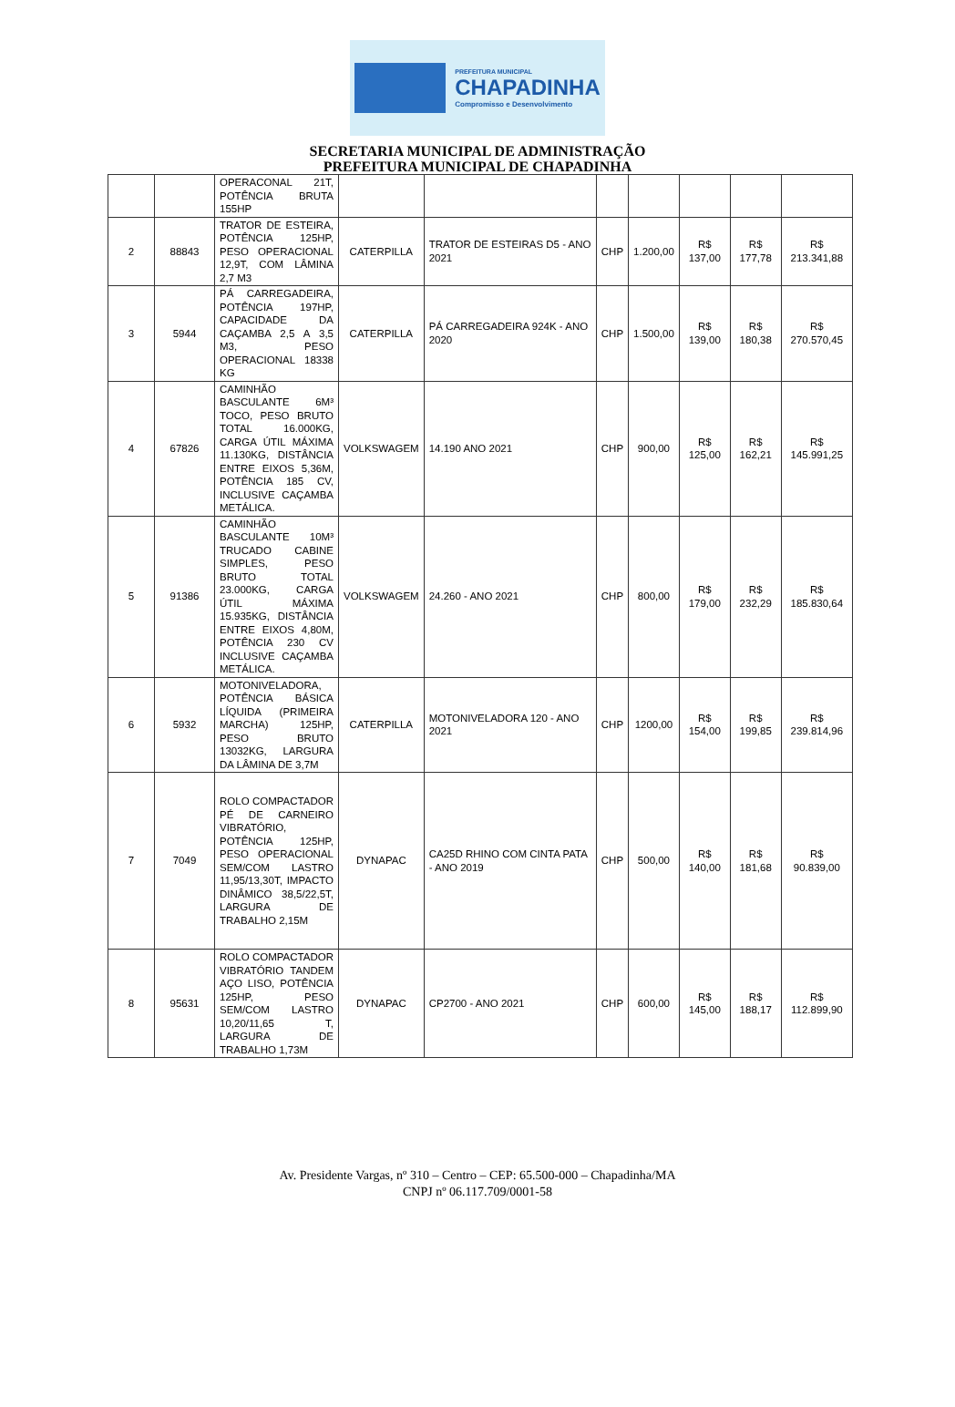PREFEITURA MUNICIPAL
CHAPADINHA
Compromisso e Desenvolvimento
SECRETARIA MUNICIPAL DE ADMINISTRAÇÃO
PREFEITURA MUNICIPAL DE CHAPADINHA
| | | OPERACONAL 21T, POTÊNCIA BRUTA 155HP | | | | | | | |
| 2 | 88843 | TRATOR DE ESTEIRA, POTÊNCIA 125HP, PESO OPERACIONAL 12,9T, COM LÂMINA 2,7 M3 | CATERPILLA | TRATOR DE ESTEIRAS D5 - ANO 2021 | CHP | 1.200,00 | R$ 137,00 | R$ 177,78 | R$ 213.341,88 |
| 3 | 5944 | PÁ CARREGADEIRA, POTÊNCIA 197HP, CAPACIDADE DA CAÇAMBA 2,5 A 3,5 M3, PESO OPERACIONAL 18338 KG | CATERPILLA | PÁ CARREGADEIRA 924K - ANO 2020 | CHP | 1.500,00 | R$ 139,00 | R$ 180,38 | R$ 270.570,45 |
| 4 | 67826 | CAMINHÃO BASCULANTE 6M³ TOCO, PESO BRUTO TOTAL 16.000KG, CARGA ÚTIL MÁXIMA 11.130KG, DISTÂNCIA ENTRE EIXOS 5,36M, POTÊNCIA 185 CV, INCLUSIVE CAÇAMBA METÁLICA. | VOLKSWAGEM | 14.190 ANO 2021 | CHP | 900,00 | R$ 125,00 | R$ 162,21 | R$ 145.991,25 |
| 5 | 91386 | CAMINHÃO BASCULANTE 10M³ TRUCADO CABINE SIMPLES, PESO BRUTO TOTAL 23.000KG, CARGA ÚTIL MÁXIMA 15.935KG, DISTÂNCIA ENTRE EIXOS 4,80M, POTÊNCIA 230 CV INCLUSIVE CAÇAMBA METÁLICA. | VOLKSWAGEM | 24.260 - ANO 2021 | CHP | 800,00 | R$ 179,00 | R$ 232,29 | R$ 185.830,64 |
| 6 | 5932 | MOTONIVELADORA, POTÊNCIA BÁSICA LÍQUIDA (PRIMEIRA MARCHA) 125HP, PESO BRUTO 13032KG, LARGURA DA LÂMINA DE 3,7M | CATERPILLA | MOTONIVELADORA 120 - ANO 2021 | CHP | 1200,00 | R$ 154,00 | R$ 199,85 | R$ 239.814,96 |
| 7 | 7049 | ROLO COMPACTADOR PÉ DE CARNEIRO VIBRATÓRIO, POTÊNCIA 125HP, PESO OPERACIONAL SEM/COM LASTRO 11,95/13,30T, IMPACTO DINÂMICO 38,5/22,5T, LARGURA DE TRABALHO 2,15M | DYNAPAC | CA25D RHINO COM CINTA PATA - ANO 2019 | CHP | 500,00 | R$ 140,00 | R$ 181,68 | R$ 90.839,00 |
| 8 | 95631 | ROLO COMPACTADOR VIBRATÓRIO TANDEM AÇO LISO, POTÊNCIA 125HP, PESO SEM/COM LASTRO 10,20/11,65 T, LARGURA DE TRABALHO 1,73M | DYNAPAC | CP2700 - ANO 2021 | CHP | 600,00 | R$ 145,00 | R$ 188,17 | R$ 112.899,90 |
Av. Presidente Vargas, nº 310 – Centro – CEP: 65.500-000 – Chapadinha/MA
CNPJ nº 06.117.709/0001-58